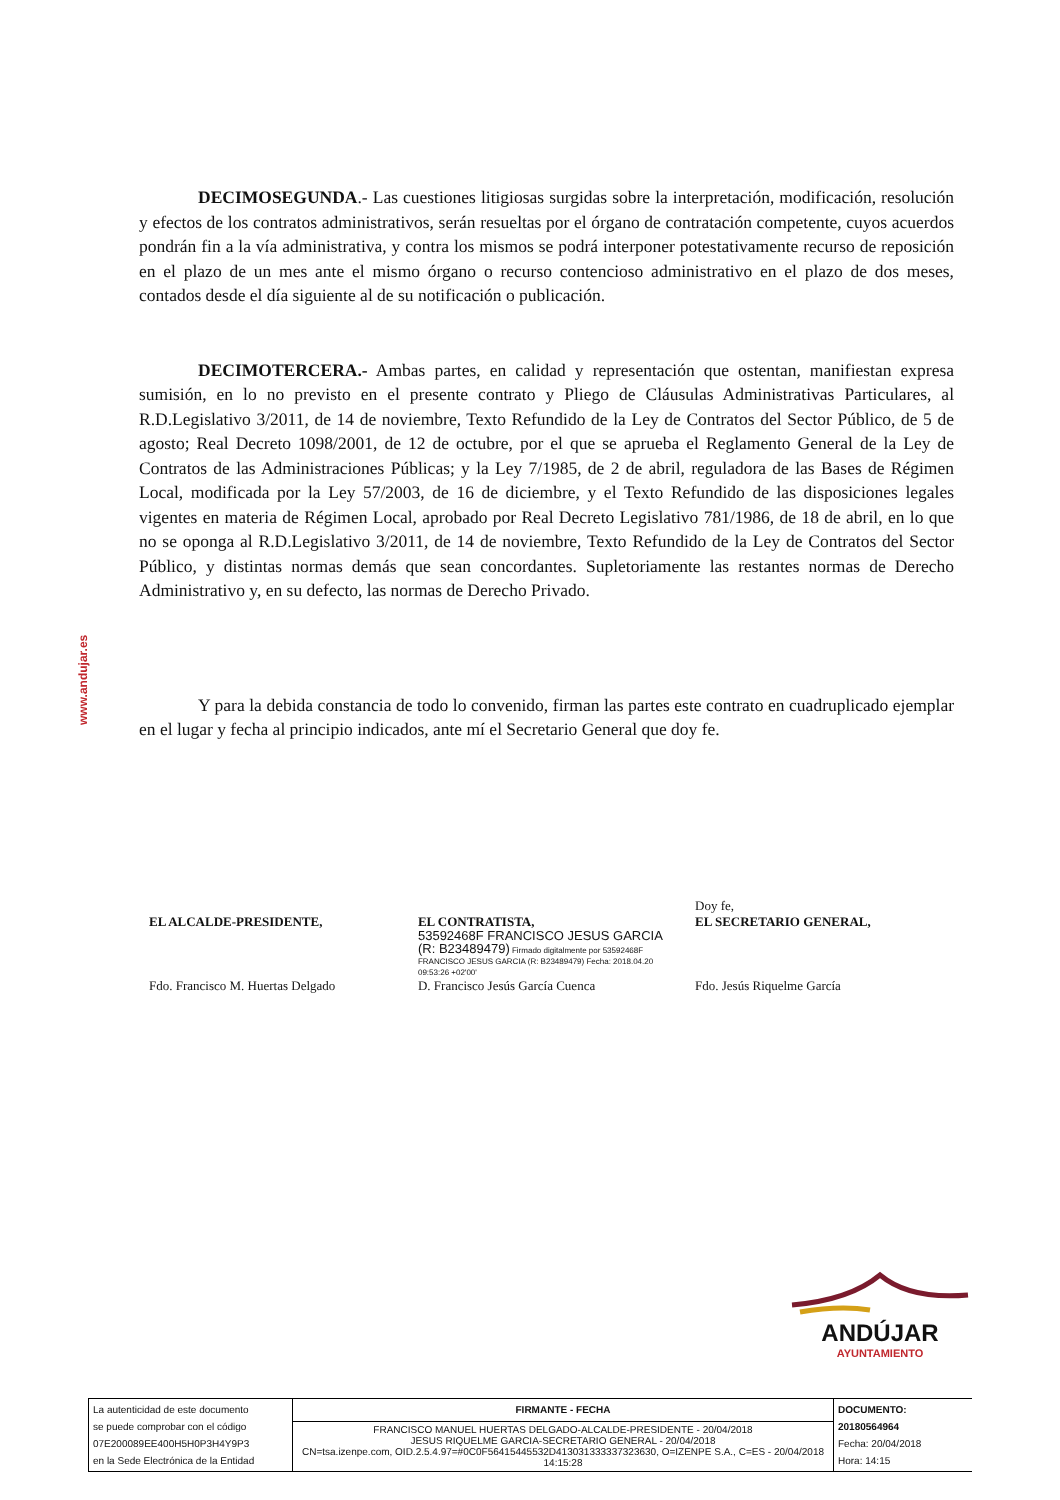www.andujar.es
DECIMOSEGUNDA.- Las cuestiones litigiosas surgidas sobre la interpretación, modificación, resolución y efectos de los contratos administrativos, serán resueltas por el órgano de contratación competente, cuyos acuerdos pondrán fin a la vía administrativa, y contra los mismos se podrá interponer potestativamente recurso de reposición en el plazo de un mes ante el mismo órgano o recurso contencioso administrativo en el plazo de dos meses, contados desde el día siguiente al de su notificación o publicación.
DECIMOTERCERA.- Ambas partes, en calidad y representación que ostentan, manifiestan expresa sumisión, en lo no previsto en el presente contrato y Pliego de Cláusulas Administrativas Particulares, al R.D.Legislativo 3/2011, de 14 de noviembre, Texto Refundido de la Ley de Contratos del Sector Público, de 5 de agosto; Real Decreto 1098/2001, de 12 de octubre, por el que se aprueba el Reglamento General de la Ley de Contratos de las Administraciones Públicas; y la Ley 7/1985, de 2 de abril, reguladora de las Bases de Régimen Local, modificada por la Ley 57/2003, de 16 de diciembre, y el Texto Refundido de las disposiciones legales vigentes en materia de Régimen Local, aprobado por Real Decreto Legislativo 781/1986, de 18 de abril, en lo que no se oponga al R.D.Legislativo 3/2011, de 14 de noviembre, Texto Refundido de la Ley de Contratos del Sector Público, y distintas normas demás que sean concordantes. Supletoriamente las restantes normas de Derecho Administrativo y, en su defecto, las normas de Derecho Privado.
Y para la debida constancia de todo lo convenido, firman las partes este contrato en cuadruplicado ejemplar en el lugar y fecha al principio indicados, ante mí el Secretario General que doy fe.
| EL ALCALDE-PRESIDENTE, Fdo. Francisco M. Huertas Delgado | EL CONTRATISTA, 53592468F FRANCISCO JESUS GARCIA (R: B23489479) Firmado digitalmente por 53592468F FRANCISCO JESUS GARCIA (R: B23489479) Fecha: 2018.04.20 09:53:26 +02'00' D. Francisco Jesús García Cuenca | Doy fe, EL SECRETARIO GENERAL, Fdo. Jesús Riquelme García |
ANDÚJAR
AYUNTAMIENTO
| La autenticidad de este documento se puede comprobar con el código 07E200089EE400H5H0P3H4Y9P3 en la Sede Electrónica de la Entidad | FIRMANTE - FECHA | DOCUMENTO: 20180564964 Fecha: 20/04/2018 Hora: 14:15 |
| | FRANCISCO MANUEL HUERTAS DELGADO-ALCALDE-PRESIDENTE - 20/04/2018 JESUS RIQUELME GARCIA-SECRETARIO GENERAL - 20/04/2018 CN=tsa.izenpe.com, OID.2.5.4.97=#0C0F56415445532D413031333337323630, O=IZENPE S.A., C=ES - 20/04/2018 14:15:28 | |